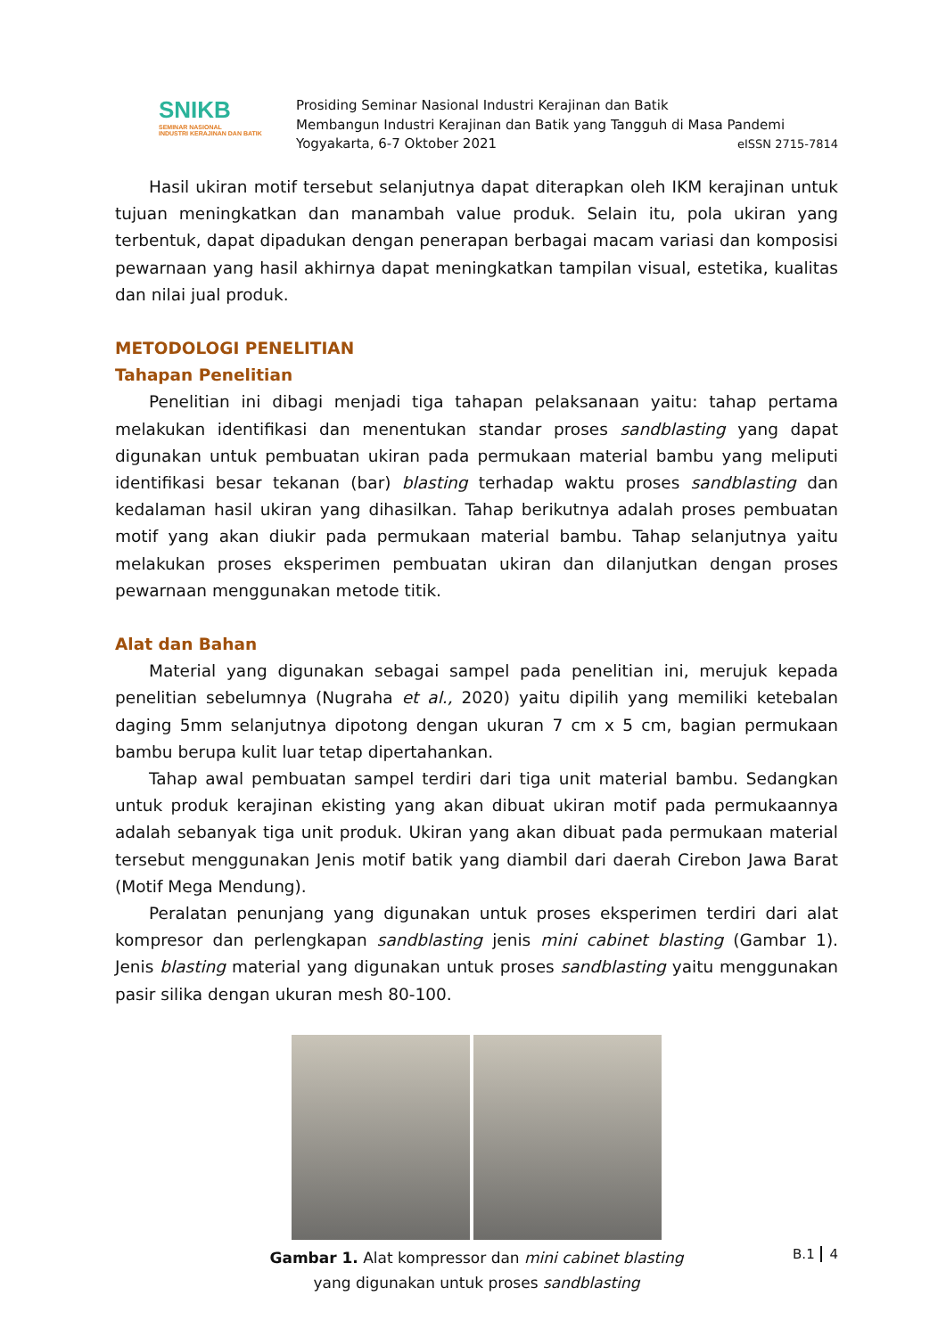SNIKB
SEMINAR NASIONAL
INDUSTRI KERAJINAN DAN BATIK
Prosiding Seminar Nasional Industri Kerajinan dan Batik
Membangun Industri Kerajinan dan Batik yang Tangguh di Masa Pandemi
Yogyakarta, 6-7 Oktober 2021 eISSN 2715-7814
Hasil ukiran motif tersebut selanjutnya dapat diterapkan oleh IKM kerajinan untuk tujuan meningkatkan dan manambah value produk. Selain itu, pola ukiran yang terbentuk, dapat dipadukan dengan penerapan berbagai macam variasi dan komposisi pewarnaan yang hasil akhirnya dapat meningkatkan tampilan visual, estetika, kualitas dan nilai jual produk.
METODOLOGI PENELITIAN
Tahapan Penelitian
Penelitian ini dibagi menjadi tiga tahapan pelaksanaan yaitu: tahap pertama melakukan identifikasi dan menentukan standar proses sandblasting yang dapat digunakan untuk pembuatan ukiran pada permukaan material bambu yang meliputi identifikasi besar tekanan (bar) blasting terhadap waktu proses sandblasting dan kedalaman hasil ukiran yang dihasilkan. Tahap berikutnya adalah proses pembuatan motif yang akan diukir pada permukaan material bambu. Tahap selanjutnya yaitu melakukan proses eksperimen pembuatan ukiran dan dilanjutkan dengan proses pewarnaan menggunakan metode titik.
Alat dan Bahan
Material yang digunakan sebagai sampel pada penelitian ini, merujuk kepada penelitian sebelumnya (Nugraha et al., 2020) yaitu dipilih yang memiliki ketebalan daging 5mm selanjutnya dipotong dengan ukuran 7 cm x 5 cm, bagian permukaan bambu berupa kulit luar tetap dipertahankan.
Tahap awal pembuatan sampel terdiri dari tiga unit material bambu. Sedangkan untuk produk kerajinan ekisting yang akan dibuat ukiran motif pada permukaannya adalah sebanyak tiga unit produk. Ukiran yang akan dibuat pada permukaan material tersebut menggunakan Jenis motif batik yang diambil dari daerah Cirebon Jawa Barat (Motif Mega Mendung).
Peralatan penunjang yang digunakan untuk proses eksperimen terdiri dari alat kompresor dan perlengkapan sandblasting jenis mini cabinet blasting (Gambar 1). Jenis blasting material yang digunakan untuk proses sandblasting yaitu menggunakan pasir silika dengan ukuran mesh 80-100.
Gambar 1. Alat kompressor dan mini cabinet blasting
yang digunakan untuk proses sandblasting
B.1 4